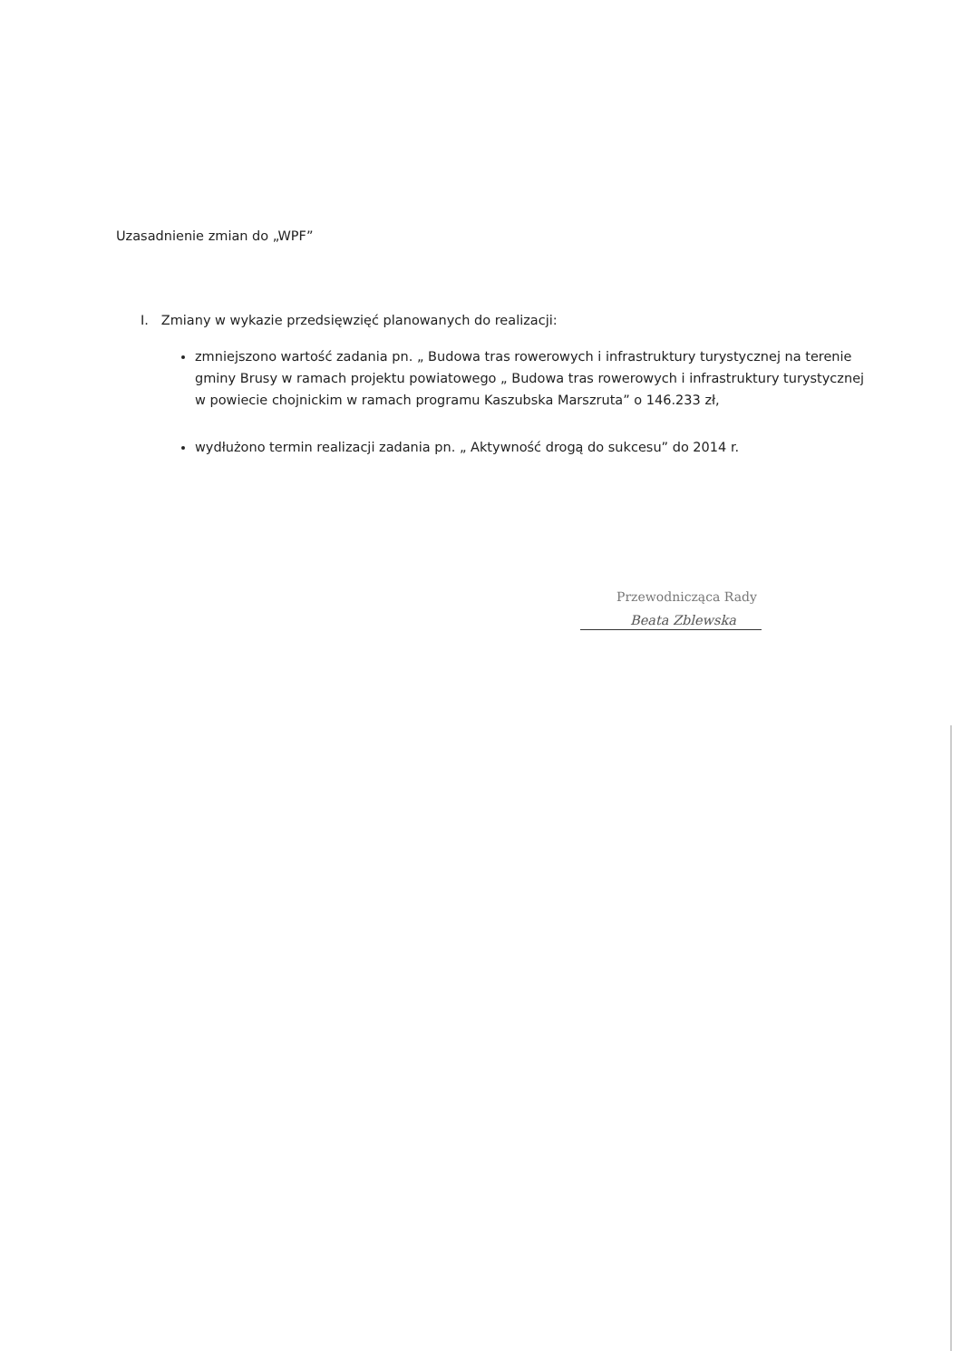Uzasadnienie zmian do „WPF”
I. Zmiany w wykazie przedsięwzięć planowanych do realizacji:
zmniejszono wartość zadania pn. „ Budowa tras rowerowych i infrastruktury turystycznej na terenie gminy Brusy w ramach projektu powiatowego „ Budowa tras rowerowych i infrastruktury turystycznej w powiecie chojnickim w ramach programu Kaszubska Marszruta” o 146.233 zł,
wydłużono termin realizacji zadania pn. „ Aktywność drogą do sukcesu” do 2014 r.
Przewodnicząca Rady
Beata Zblewska